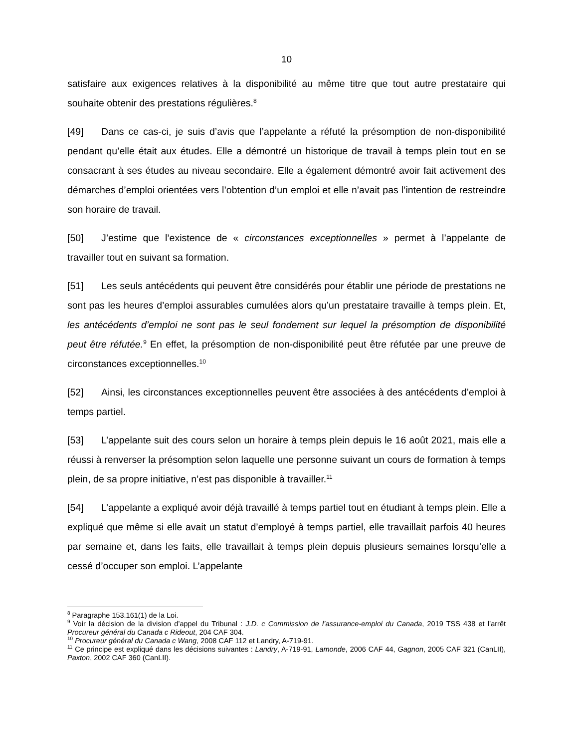10
satisfaire aux exigences relatives à la disponibilité au même titre que tout autre prestataire qui souhaite obtenir des prestations régulières.<sup>8</sup>
[49] Dans ce cas-ci, je suis d’avis que l’appelante a réfuté la présomption de non-disponibilité pendant qu’elle était aux études. Elle a démontré un historique de travail à temps plein tout en se consacrant à ses études au niveau secondaire. Elle a également démontré avoir fait activement des démarches d’emploi orientées vers l’obtention d’un emploi et elle n’avait pas l’intention de restreindre son horaire de travail.
[50] J’estime que l’existence de « circonstances exceptionnelles » permet à l’appelante de travailler tout en suivant sa formation.
[51] Les seuls antécédents qui peuvent être considérés pour établir une période de prestations ne sont pas les heures d’emploi assurables cumulées alors qu’un prestataire travaille à temps plein. Et, les antécédents d’emploi ne sont pas le seul fondement sur lequel la présomption de disponibilité peut être réfutée.<sup>9</sup> En effet, la présomption de non-disponibilité peut être réfutée par une preuve de circonstances exceptionnelles.<sup>10</sup>
[52] Ainsi, les circonstances exceptionnelles peuvent être associées à des antécédents d’emploi à temps partiel.
[53] L’appelante suit des cours selon un horaire à temps plein depuis le 16 août 2021, mais elle a réussi à renverser la présomption selon laquelle une personne suivant un cours de formation à temps plein, de sa propre initiative, n’est pas disponible à travailler.<sup>11</sup>
[54] L’appelante a expliqué avoir déjà travaillé à temps partiel tout en étudiant à temps plein. Elle a expliqué que même si elle avait un statut d’employé à temps partiel, elle travaillait parfois 40 heures par semaine et, dans les faits, elle travaillait à temps plein depuis plusieurs semaines lorsqu’elle a cessé d’occuper son emploi. L’appelante
<sup>8</sup> Paragraphe 153.161(1) de la Loi.
<sup>9</sup> Voir la décision de la division d’appel du Tribunal : J.D. c Commission de l’assurance-emploi du Canada, 2019 TSS 438 et l’arrêt Procureur général du Canada c Rideout, 204 CAF 304.
<sup>10</sup> Procureur général du Canada c Wang, 2008 CAF 112 et Landry, A-719-91.
<sup>11</sup> Ce principe est expliqué dans les décisions suivantes : Landry, A-719-91, Lamonde, 2006 CAF 44, Gagnon, 2005 CAF 321 (CanLII), Paxton, 2002 CAF 360 (CanLII).